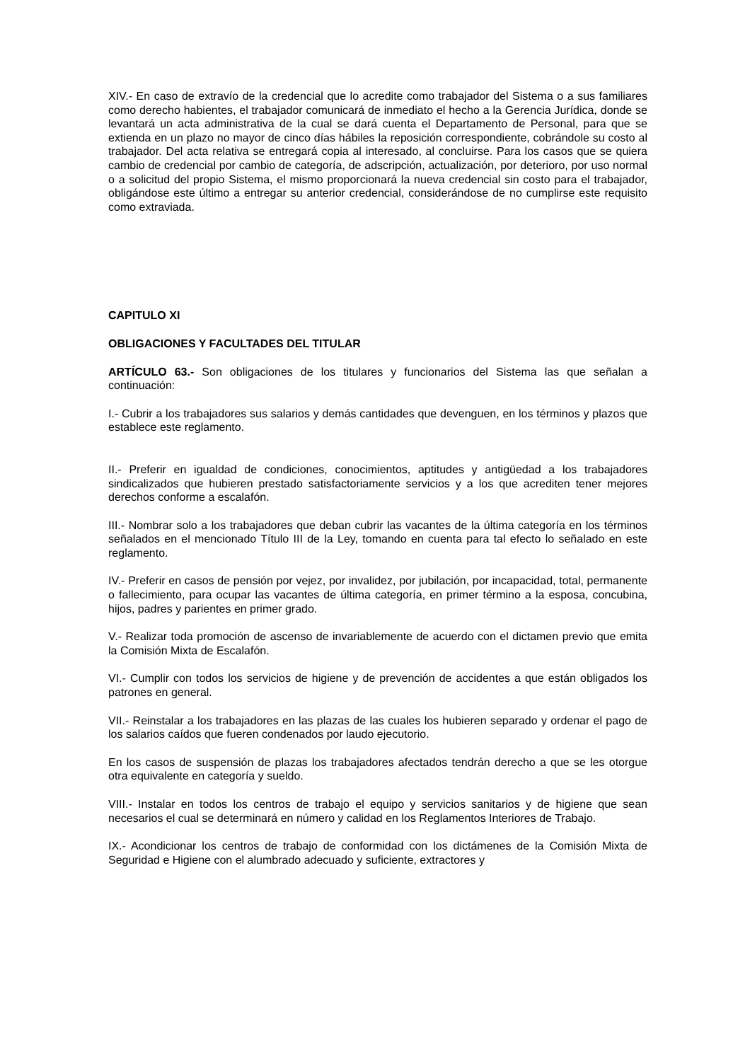XIV.- En caso de extravío de la credencial que lo acredite como trabajador del Sistema o a sus familiares como derecho habientes, el trabajador comunicará de inmediato el hecho a la Gerencia Jurídica, donde se levantará un acta administrativa de la cual se dará cuenta el Departamento de Personal, para que se extienda en un plazo no mayor de cinco días hábiles la reposición correspondiente, cobrándole su costo al trabajador. Del acta relativa se entregará copia al interesado, al concluirse. Para los casos que se quiera cambio de credencial por cambio de categoría, de adscripción, actualización, por deterioro, por uso normal o a solicitud del propio Sistema, el mismo proporcionará la nueva credencial sin costo para el trabajador, obligándose este último a entregar su anterior credencial, considerándose de no cumplirse este requisito como extraviada.
CAPITULO XI
OBLIGACIONES Y FACULTADES DEL TITULAR
ARTÍCULO 63.- Son obligaciones de los titulares y funcionarios del Sistema las que señalan a continuación:
I.- Cubrir a los trabajadores sus salarios y demás cantidades que devenguen, en los términos y plazos que establece este reglamento.
II.- Preferir en igualdad de condiciones, conocimientos, aptitudes y antigüedad a los trabajadores sindicalizados que hubieren prestado satisfactoriamente servicios y a los que acrediten tener mejores derechos conforme a escalafón.
III.- Nombrar solo a los trabajadores que deban cubrir las vacantes de la última categoría en los términos señalados en el mencionado Título III de la Ley, tomando en cuenta para tal efecto lo señalado en este reglamento.
IV.- Preferir en casos de pensión por vejez, por invalidez, por jubilación, por incapacidad, total, permanente o fallecimiento, para ocupar las vacantes de última categoría, en primer término a la esposa, concubina, hijos, padres y parientes en primer grado.
V.- Realizar toda promoción de ascenso de invariablemente de acuerdo con el dictamen previo que emita la Comisión Mixta de Escalafón.
VI.- Cumplir con todos los servicios de higiene y de prevención de accidentes a que están obligados los patrones en general.
VII.- Reinstalar a los trabajadores en las plazas de las cuales los hubieren separado y ordenar el pago de los salarios caídos que fueren condenados por laudo ejecutorio.
En los casos de suspensión de plazas los trabajadores afectados tendrán derecho a que se les otorgue otra equivalente en categoría y sueldo.
VIII.- Instalar en todos los centros de trabajo el equipo y servicios sanitarios y de higiene que sean necesarios el cual se determinará en número y calidad en los Reglamentos Interiores de Trabajo.
IX.- Acondicionar los centros de trabajo de conformidad con los dictámenes de la Comisión Mixta de Seguridad e Higiene con el alumbrado adecuado y suficiente, extractores y